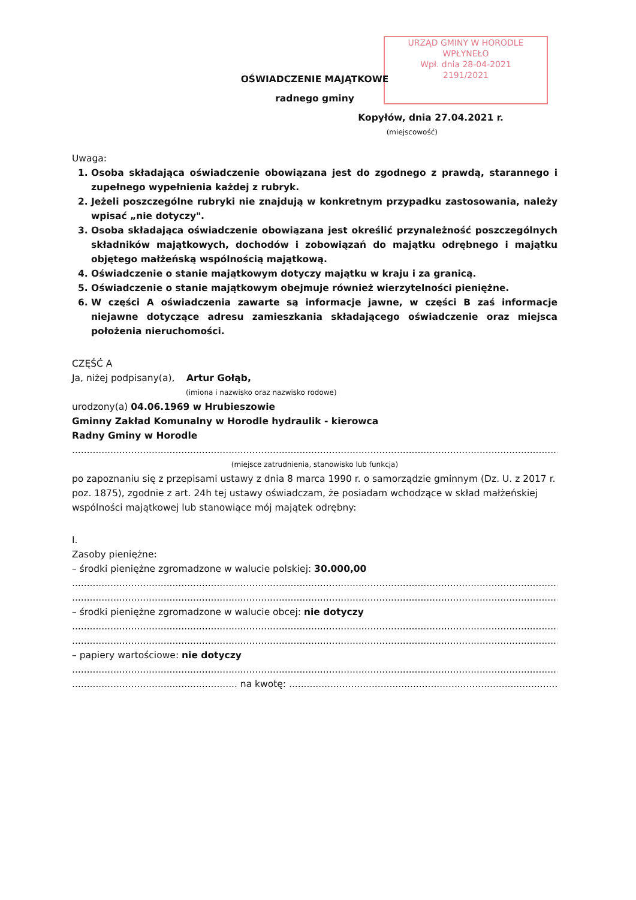URZĄD GMINY W HORODLE
WPŁYNEŁO
Wpł. dnia 28-04-2021
2191/2021
OŚWIADCZENIE MAJĄTKOWE
radnego gminy
Kopyłów, dnia 27.04.2021 r.
(miejscowość)
Uwaga:
1. Osoba składająca oświadczenie obowiązana jest do zgodnego z prawdą, starannego i zupełnego wypełnienia każdej z rubryk.
2. Jeżeli poszczególne rubryki nie znajdują w konkretnym przypadku zastosowania, należy wpisać „nie dotyczy".
3. Osoba składająca oświadczenie obowiązana jest określić przynależność poszczególnych składników majątkowych, dochodów i zobowiązań do majątku odrębnego i majątku objętego małżeńską wspólnością majątkową.
4. Oświadczenie o stanie majątkowym dotyczy majątku w kraju i za granicą.
5. Oświadczenie o stanie majątkowym obejmuje również wierzytelności pieniężne.
6. W części A oświadczenia zawarte są informacje jawne, w części B zaś informacje niejawne dotyczące adresu zamieszkania składającego oświadczenie oraz miejsca położenia nieruchomości.
CZĘŚĆ A
Ja, niżej podpisany(a), Artur Gołąb,
(imiona i nazwisko oraz nazwisko rodowe)
urodzony(a) 04.06.1969 w Hrubieszowie
Gminny Zakład Komunalny w Horodle hydraulik - kierowca
Radny Gminy w Horodle
.................................................................................................................................................................................,
(miejsce zatrudnienia, stanowisko lub funkcja)
po zapoznaniu się z przepisami ustawy z dnia 8 marca 1990 r. o samorządzie gminnym (Dz. U. z 2017 r. poz. 1875), zgodnie z art. 24h tej ustawy oświadczam, że posiadam wchodzące w skład małżeńskiej wspólności majątkowej lub stanowiące mój majątek odrębny:
I.
Zasoby pieniężne:
– środki pieniężne zgromadzone w walucie polskiej: 30.000,00
.................................................................................................................................................................................
.................................................................................................................................................................................
– środki pieniężne zgromadzone w walucie obcej: nie dotyczy
.................................................................................................................................................................................
.................................................................................................................................................................................
– papiery wartościowe: nie dotyczy
.................................................................................................................................................................................
........................................................ na kwotę: ..........................................................................................................